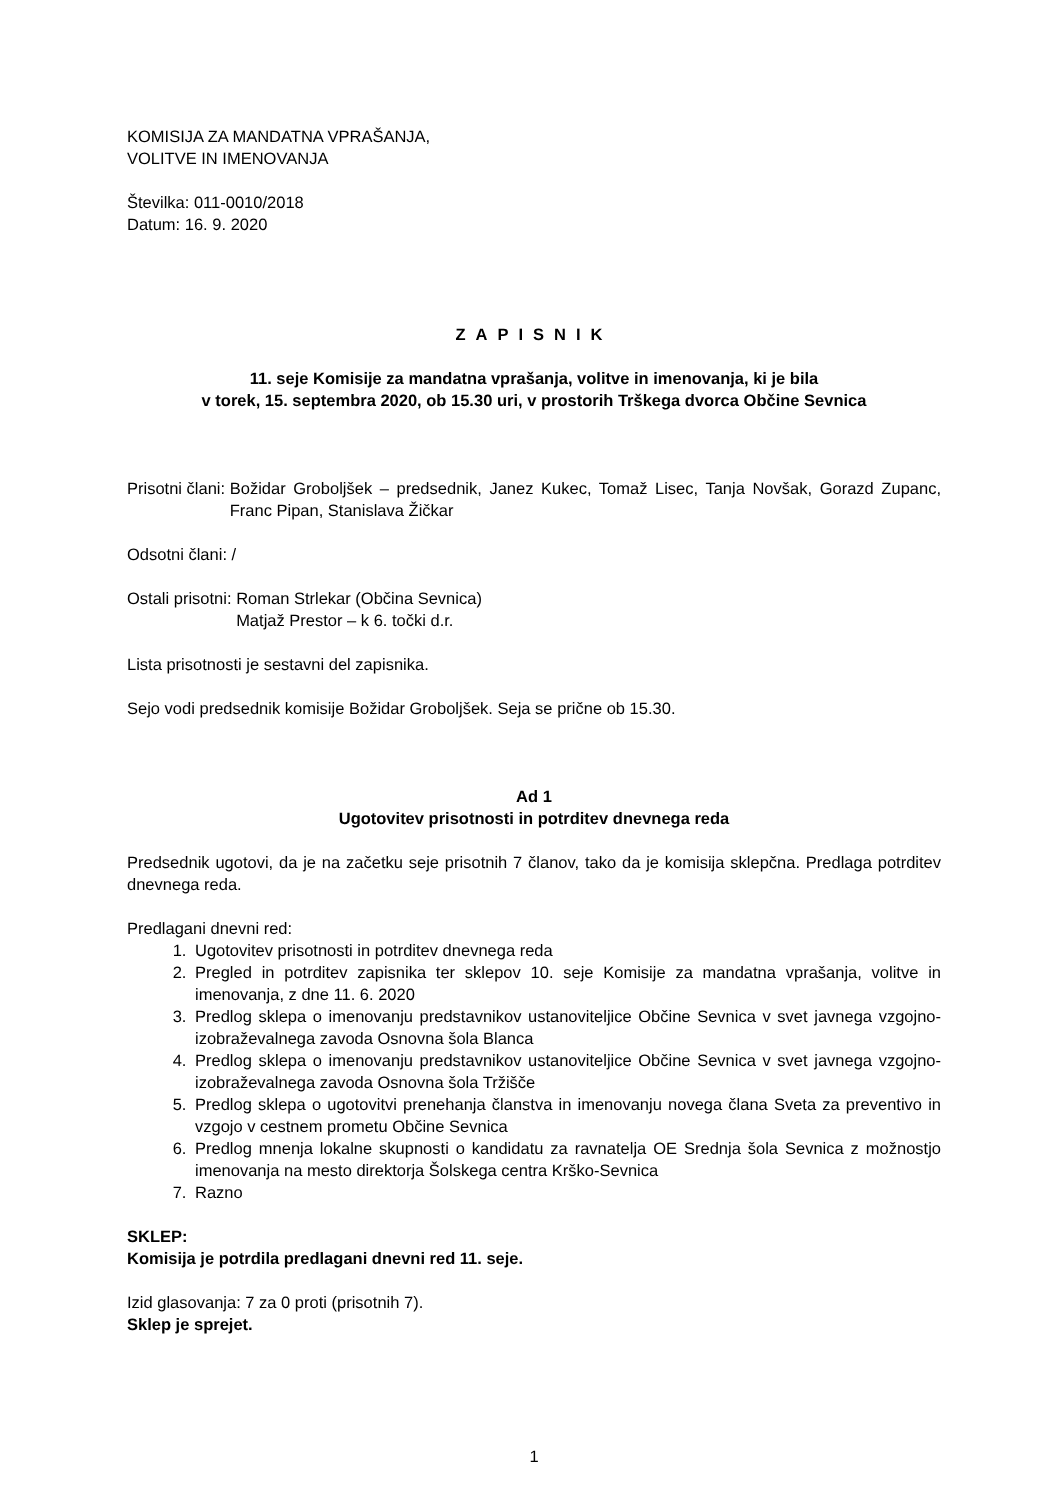KOMISIJA ZA MANDATNA VPRAŠANJA,
VOLITVE IN IMENOVANJA
Številka: 011-0010/2018
Datum: 16. 9. 2020
ZAPISNIK
11. seje Komisije za mandatna vprašanja, volitve in imenovanja, ki je bila
v torek, 15. septembra 2020, ob 15.30 uri, v prostorih Trškega dvorca Občine Sevnica
Prisotni člani: Božidar Groboljšek – predsednik, Janez Kukec, Tomaž Lisec, Tanja Novšak, Gorazd Zupanc, Franc Pipan, Stanislava Žičkar
Odsotni člani: /
Ostali prisotni: Roman Strlekar (Občina Sevnica)
Matjaž Prestor – k 6. točki d.r.
Lista prisotnosti je sestavni del zapisnika.
Sejo vodi predsednik komisije Božidar Groboljšek. Seja se prične ob 15.30.
Ad 1
Ugotovitev prisotnosti in potrditev dnevnega reda
Predsednik ugotovi, da je na začetku seje prisotnih 7 članov, tako da je komisija sklepčna. Predlaga potrditev dnevnega reda.
Predlagani dnevni red:
1. Ugotovitev prisotnosti in potrditev dnevnega reda
2. Pregled in potrditev zapisnika ter sklepov 10. seje Komisije za mandatna vprašanja, volitve in imenovanja, z dne 11. 6. 2020
3. Predlog sklepa o imenovanju predstavnikov ustanoviteljice Občine Sevnica v svet javnega vzgojno-izobraževalnega zavoda Osnovna šola Blanca
4. Predlog sklepa o imenovanju predstavnikov ustanoviteljice Občine Sevnica v svet javnega vzgojno-izobraževalnega zavoda Osnovna šola Tržišče
5. Predlog sklepa o ugotovitvi prenehanja članstva in imenovanju novega člana Sveta za preventivo in vzgojo v cestnem prometu Občine Sevnica
6. Predlog mnenja lokalne skupnosti o kandidatu za ravnatelja OE Srednja šola Sevnica z možnostjo imenovanja na mesto direktorja Šolskega centra Krško-Sevnica
7. Razno
SKLEP:
Komisija je potrdila predlagani dnevni red 11. seje.
Izid glasovanja: 7 za 0 proti (prisotnih 7).
Sklep je sprejet.
1